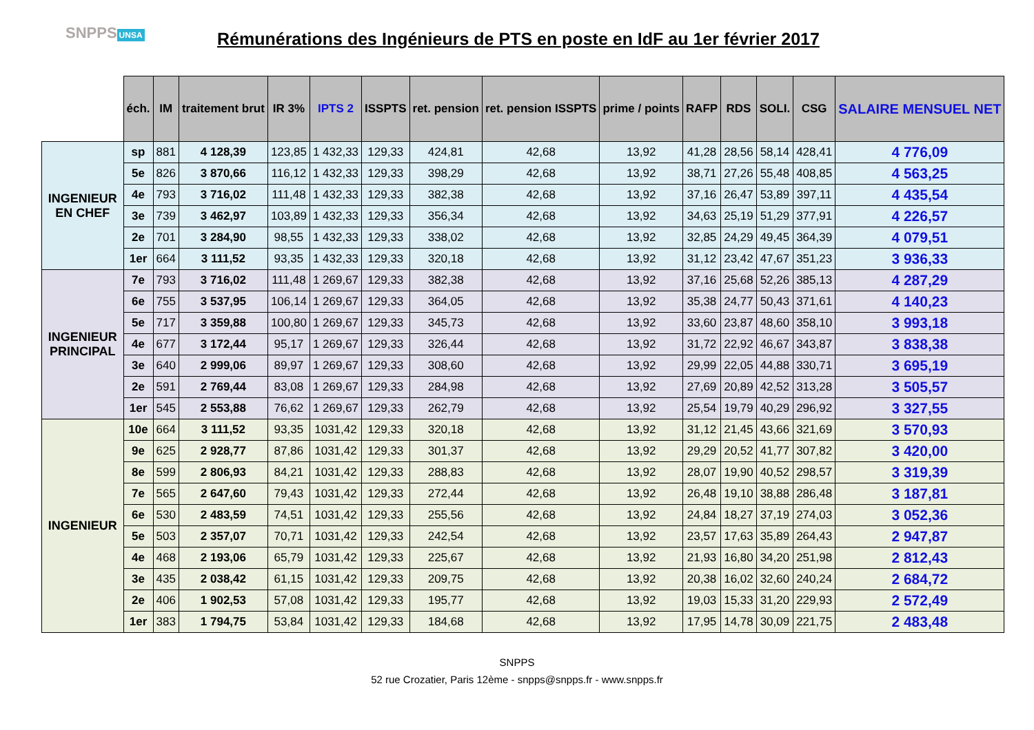SNPPS UNSA
Rémunérations des Ingénieurs de PTS en poste en IdF au 1er février 2017
| | éch. | IM | traitement brut | IR 3% | IPTS 2 | ISSPTS | ret. pension | ret. pension ISSPTS | prime / points | RAFP | RDS | SOLI. | CSG | SALAIRE MENSUEL NET |
| --- | --- | --- | --- | --- | --- | --- | --- | --- | --- | --- | --- | --- | --- | --- |
| INGENIEUR EN CHEF | sp | 881 | 4 128,39 | 123,85 | 1 432,33 | 129,33 | 424,81 | 42,68 | 13,92 | 41,28 | 28,56 | 58,14 | 428,41 | 4 776,09 |
| | 5e | 826 | 3 870,66 | 116,12 | 1 432,33 | 129,33 | 398,29 | 42,68 | 13,92 | 38,71 | 27,26 | 55,48 | 408,85 | 4 563,25 |
| | 4e | 793 | 3 716,02 | 111,48 | 1 432,33 | 129,33 | 382,38 | 42,68 | 13,92 | 37,16 | 26,47 | 53,89 | 397,11 | 4 435,54 |
| | 3e | 739 | 3 462,97 | 103,89 | 1 432,33 | 129,33 | 356,34 | 42,68 | 13,92 | 34,63 | 25,19 | 51,29 | 377,91 | 4 226,57 |
| | 2e | 701 | 3 284,90 | 98,55 | 1 432,33 | 129,33 | 338,02 | 42,68 | 13,92 | 32,85 | 24,29 | 49,45 | 364,39 | 4 079,51 |
| | 1er | 664 | 3 111,52 | 93,35 | 1 432,33 | 129,33 | 320,18 | 42,68 | 13,92 | 31,12 | 23,42 | 47,67 | 351,23 | 3 936,33 |
| INGENIEUR PRINCIPAL | 7e | 793 | 3 716,02 | 111,48 | 1 269,67 | 129,33 | 382,38 | 42,68 | 13,92 | 37,16 | 25,68 | 52,26 | 385,13 | 4 287,29 |
| | 6e | 755 | 3 537,95 | 106,14 | 1 269,67 | 129,33 | 364,05 | 42,68 | 13,92 | 35,38 | 24,77 | 50,43 | 371,61 | 4 140,23 |
| | 5e | 717 | 3 359,88 | 100,80 | 1 269,67 | 129,33 | 345,73 | 42,68 | 13,92 | 33,60 | 23,87 | 48,60 | 358,10 | 3 993,18 |
| | 4e | 677 | 3 172,44 | 95,17 | 1 269,67 | 129,33 | 326,44 | 42,68 | 13,92 | 31,72 | 22,92 | 46,67 | 343,87 | 3 838,38 |
| | 3e | 640 | 2 999,06 | 89,97 | 1 269,67 | 129,33 | 308,60 | 42,68 | 13,92 | 29,99 | 22,05 | 44,88 | 330,71 | 3 695,19 |
| | 2e | 591 | 2 769,44 | 83,08 | 1 269,67 | 129,33 | 284,98 | 42,68 | 13,92 | 27,69 | 20,89 | 42,52 | 313,28 | 3 505,57 |
| | 1er | 545 | 2 553,88 | 76,62 | 1 269,67 | 129,33 | 262,79 | 42,68 | 13,92 | 25,54 | 19,79 | 40,29 | 296,92 | 3 327,55 |
| INGENIEUR | 10e | 664 | 3 111,52 | 93,35 | 1031,42 | 129,33 | 320,18 | 42,68 | 13,92 | 31,12 | 21,45 | 43,66 | 321,69 | 3 570,93 |
| | 9e | 625 | 2 928,77 | 87,86 | 1031,42 | 129,33 | 301,37 | 42,68 | 13,92 | 29,29 | 20,52 | 41,77 | 307,82 | 3 420,00 |
| | 8e | 599 | 2 806,93 | 84,21 | 1031,42 | 129,33 | 288,83 | 42,68 | 13,92 | 28,07 | 19,90 | 40,52 | 298,57 | 3 319,39 |
| | 7e | 565 | 2 647,60 | 79,43 | 1031,42 | 129,33 | 272,44 | 42,68 | 13,92 | 26,48 | 19,10 | 38,88 | 286,48 | 3 187,81 |
| | 6e | 530 | 2 483,59 | 74,51 | 1031,42 | 129,33 | 255,56 | 42,68 | 13,92 | 24,84 | 18,27 | 37,19 | 274,03 | 3 052,36 |
| | 5e | 503 | 2 357,07 | 70,71 | 1031,42 | 129,33 | 242,54 | 42,68 | 13,92 | 23,57 | 17,63 | 35,89 | 264,43 | 2 947,87 |
| | 4e | 468 | 2 193,06 | 65,79 | 1031,42 | 129,33 | 225,67 | 42,68 | 13,92 | 21,93 | 16,80 | 34,20 | 251,98 | 2 812,43 |
| | 3e | 435 | 2 038,42 | 61,15 | 1031,42 | 129,33 | 209,75 | 42,68 | 13,92 | 20,38 | 16,02 | 32,60 | 240,24 | 2 684,72 |
| | 2e | 406 | 1 902,53 | 57,08 | 1031,42 | 129,33 | 195,77 | 42,68 | 13,92 | 19,03 | 15,33 | 31,20 | 229,93 | 2 572,49 |
| | 1er | 383 | 1 794,75 | 53,84 | 1031,42 | 129,33 | 184,68 | 42,68 | 13,92 | 17,95 | 14,78 | 30,09 | 221,75 | 2 483,48 |
SNPPS
52 rue Crozatier, Paris 12ème - snpps@snpps.fr - www.snpps.fr